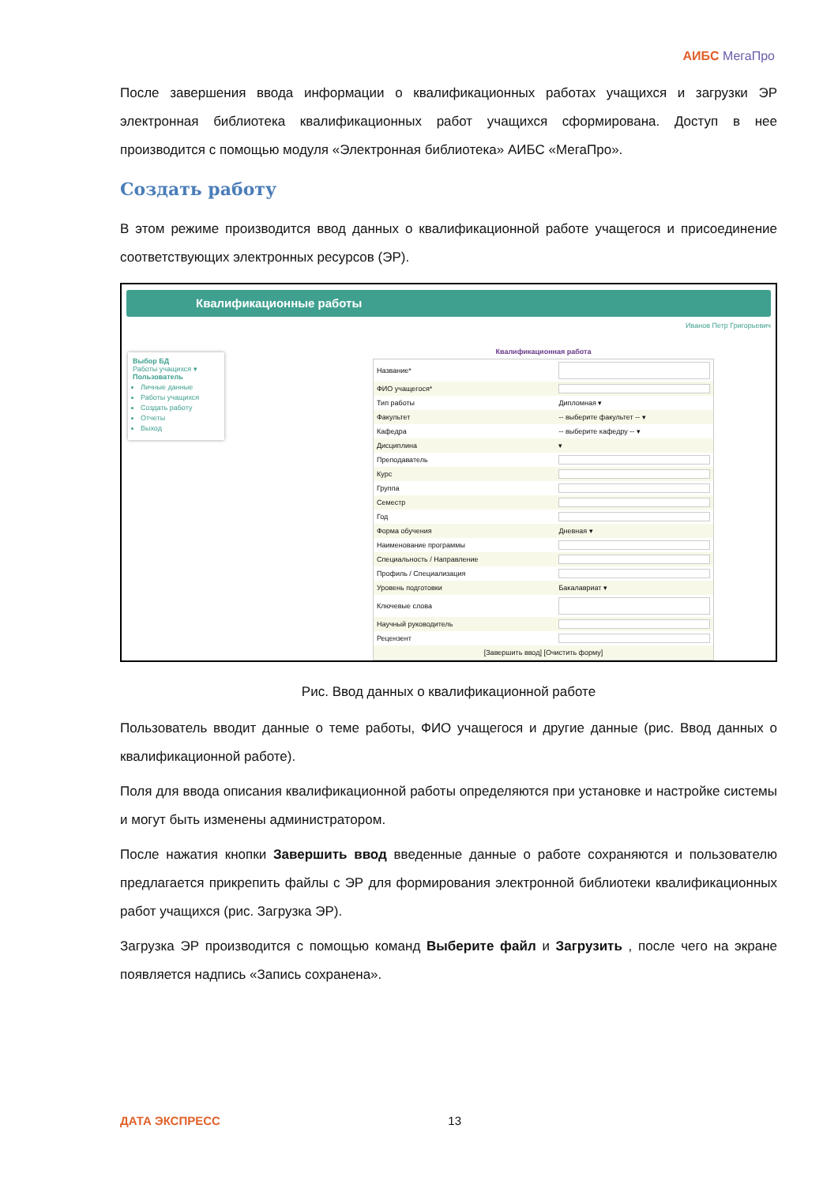АИБС МегаПро
После завершения ввода информации о квалификационных работах учащихся и загрузки ЭР электронная библиотека квалификационных работ учащихся сформирована. Доступ в нее производится с помощью модуля «Электронная библиотека» АИБС «МегаПро».
Создать работу
В этом режиме производится ввод данных о квалификационной работе учащегося и присоединение соответствующих электронных ресурсов (ЭР).
Квалификационные работы
Иванов Петр Григорьевич
Выбор БД
Работы учащихся ▾
Пользователь
Личные данные
Работы учащихся
Создать работу
Отчеты
Выход
Квалификационная работа
| Название* | |
| ФИО учащегося* | |
| Тип работы | Дипломная ▾ |
| Факультет | -- выберите факультет -- ▾ |
| Кафедра | -- выберите кафедру -- ▾ |
| Дисциплина | ▾ |
| Преподаватель | |
| Курс | |
| Группа | |
| Семестр | |
| Год | |
| Форма обучения | Дневная ▾ |
| Наименование программы | |
| Специальность / Направление | |
| Профиль / Специализация | |
| Уровень подготовки | Бакалавриат ▾ |
| Ключевые слова | |
| Научный руководитель | |
| Рецензент | |
| [Завершить ввод] [Очистить форму] | |
Рис. Ввод данных о квалификационной работе
Пользователь вводит данные о теме работы, ФИО учащегося и другие данные (рис. Ввод данных о квалификационной работе).
Поля для ввода описания квалификационной работы определяются при установке и настройке системы и могут быть изменены администратором.
После нажатия кнопки Завершить ввод введенные данные о работе сохраняются и пользователю предлагается прикрепить файлы с ЭР для формирования электронной библиотеки квалификационных работ учащихся (рис. Загрузка ЭР).
Загрузка ЭР производится с помощью команд Выберите файл и Загрузить , после чего на экране появляется надпись «Запись сохранена».
ДАТА ЭКСПРЕСС 13